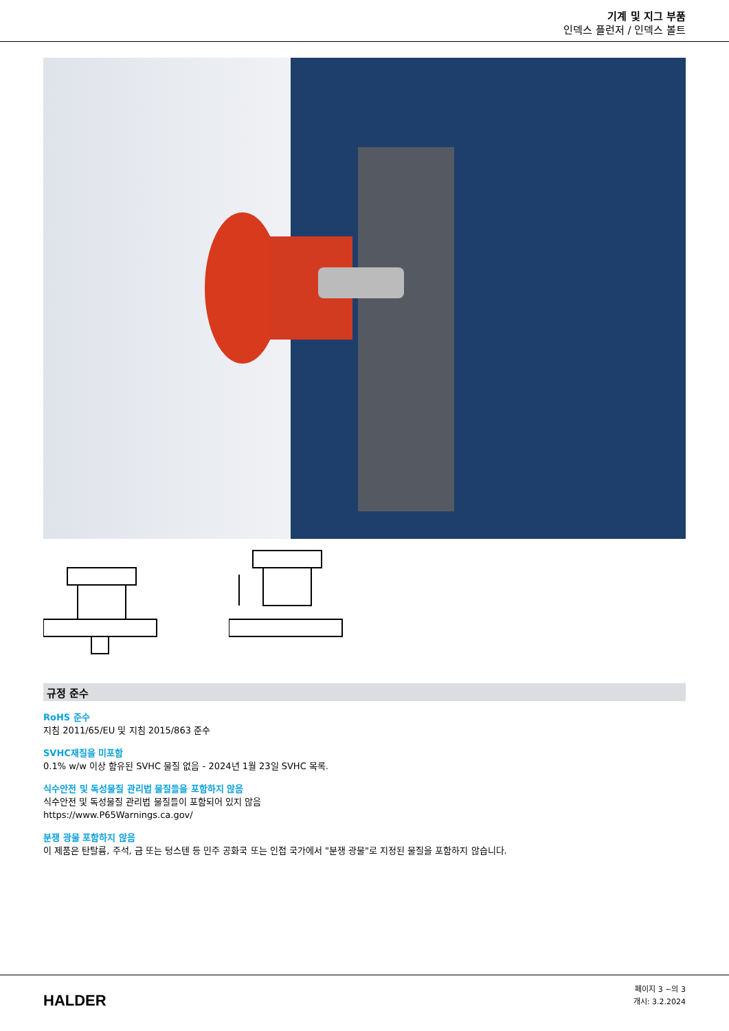기계 및 지그 부품
인덱스 플런저 / 인덱스 볼트
규정 준수
RoHS 준수
지침 2011/65/EU 및 지침 2015/863 준수
SVHC재질을 미포함
0.1% w/w 이상 함유된 SVHC 물질 없음 - 2024년 1월 23일 SVHC 목록.
식수안전 및 독성물질 관리법 물질들을 포함하지 않음
식수안전 및 독성물질 관리법 물질들이 포함되어 있지 않음
https://www.P65Warnings.ca.gov/
분쟁 광물 포함하지 않음
이 제품은 탄탈륨, 주석, 금 또는 텅스텐 등 민주 공화국 또는 인접 국가에서 "분쟁 광물"로 지정된 물질을 포함하지 않습니다.
HALDER
페이지 3 ~의 3
개시: 3.2.2024